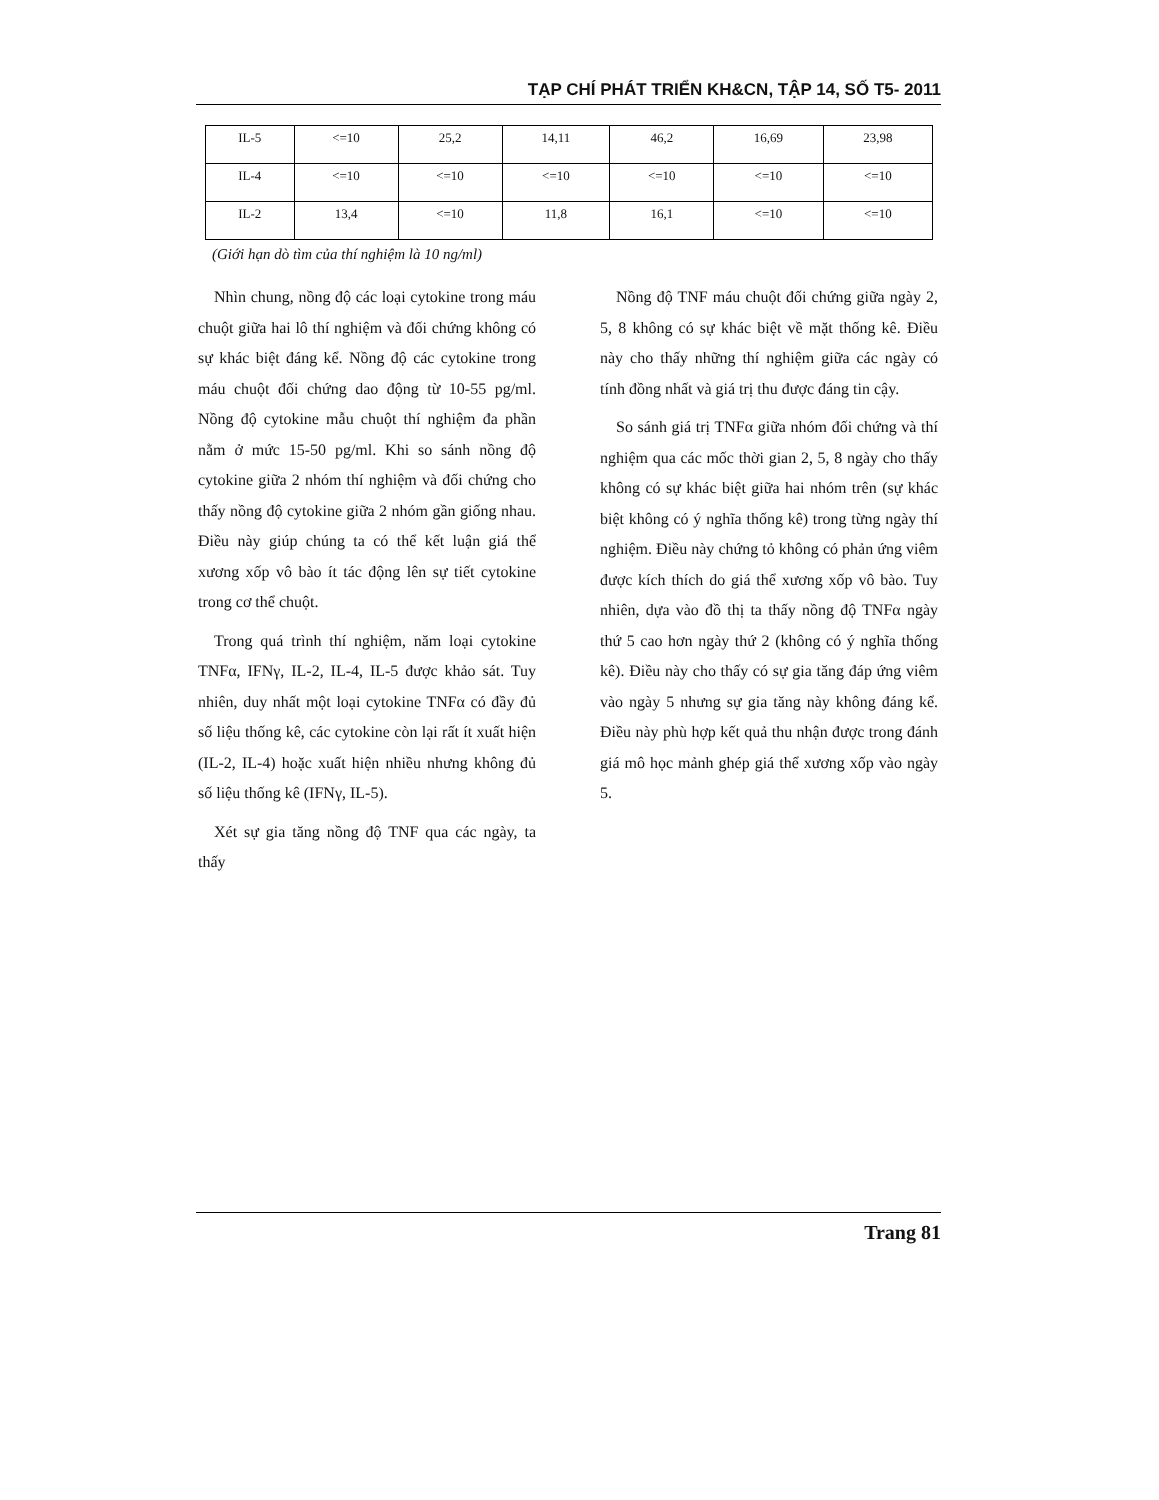TẠP CHÍ PHÁT TRIỂN KH&CN, TẬP 14, SỐ T5- 2011
| IL-5 | <=10 | 25,2 | 14,11 | 46,2 | 16,69 | 23,98 |
| IL-4 | <=10 | <=10 | <=10 | <=10 | <=10 | <=10 |
| IL-2 | 13,4 | <=10 | 11,8 | 16,1 | <=10 | <=10 |
(Giới hạn dò tìm của thí nghiệm là 10 ng/ml)
Nhìn chung, nồng độ các loại cytokine trong máu chuột giữa hai lô thí nghiệm và đối chứng không có sự khác biệt đáng kể. Nồng độ các cytokine trong máu chuột đối chứng dao động từ 10-55 pg/ml. Nồng độ cytokine mẫu chuột thí nghiệm đa phần nằm ở mức 15-50 pg/ml. Khi so sánh nồng độ cytokine giữa 2 nhóm thí nghiệm và đối chứng cho thấy nồng độ cytokine giữa 2 nhóm gần giống nhau. Điều này giúp chúng ta có thể kết luận giá thể xương xốp vô bào ít tác động lên sự tiết cytokine trong cơ thể chuột.
Trong quá trình thí nghiệm, năm loại cytokine TNFα, IFNγ, IL-2, IL-4, IL-5 được khảo sát. Tuy nhiên, duy nhất một loại cytokine TNFα có đầy đủ số liệu thống kê, các cytokine còn lại rất ít xuất hiện (IL-2, IL-4) hoặc xuất hiện nhiều nhưng không đủ số liệu thống kê (IFNγ, IL-5).
Xét sự gia tăng nồng độ TNF qua các ngày, ta thấy
Nồng độ TNF máu chuột đối chứng giữa ngày 2, 5, 8 không có sự khác biệt về mặt thống kê. Điều này cho thấy những thí nghiệm giữa các ngày có tính đồng nhất và giá trị thu được đáng tin cậy.
So sánh giá trị TNFα giữa nhóm đối chứng và thí nghiệm qua các mốc thời gian 2, 5, 8 ngày cho thấy không có sự khác biệt giữa hai nhóm trên (sự khác biệt không có ý nghĩa thống kê) trong từng ngày thí nghiệm. Điều này chứng tỏ không có phản ứng viêm được kích thích do giá thể xương xốp vô bào. Tuy nhiên, dựa vào đồ thị ta thấy nồng độ TNFα ngày thứ 5 cao hơn ngày thứ 2 (không có ý nghĩa thống kê). Điều này cho thấy có sự gia tăng đáp ứng viêm vào ngày 5 nhưng sự gia tăng này không đáng kể. Điều này phù hợp kết quả thu nhận được trong đánh giá mô học mảnh ghép giá thể xương xốp vào ngày 5.
Trang 81